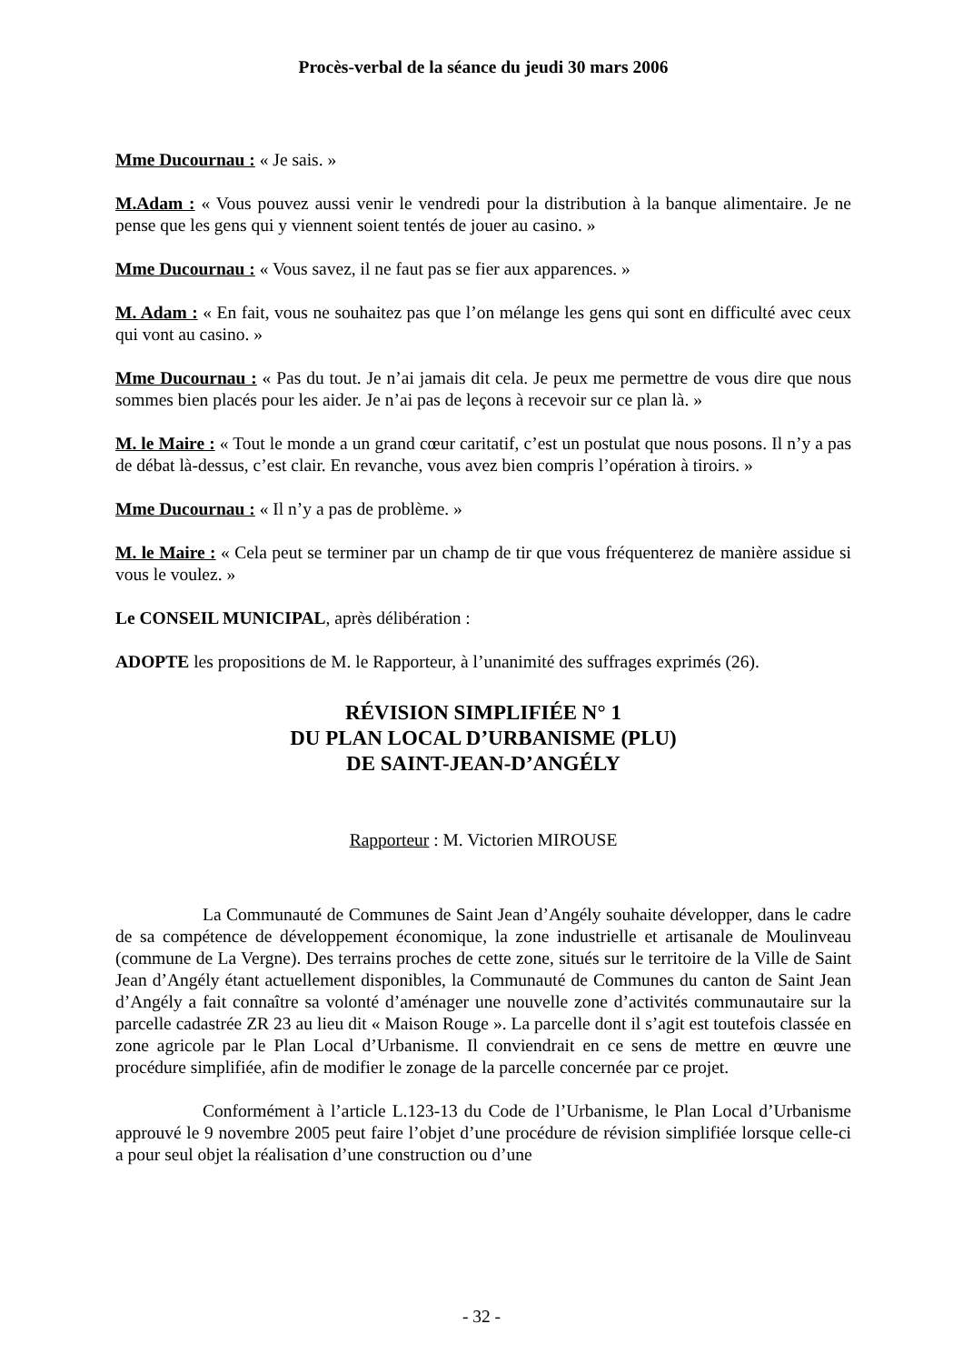Procès-verbal de la séance du jeudi 30 mars 2006
Mme Ducournau : « Je sais. »
M.Adam : « Vous pouvez aussi venir le vendredi pour la distribution à la banque alimentaire. Je ne pense que les gens qui y viennent soient tentés de jouer au casino. »
Mme Ducournau : « Vous savez, il ne faut pas se fier aux apparences. »
M. Adam : « En fait, vous ne souhaitez pas que l’on mélange les gens qui sont en difficulté avec ceux qui vont au casino. »
Mme Ducournau : « Pas du tout. Je n’ai jamais dit cela. Je peux me permettre de vous dire que nous sommes bien placés pour les aider. Je n’ai pas de leçons à recevoir sur ce plan là. »
M. le Maire : « Tout le monde a un grand cœur caritatif, c’est un postulat que nous posons. Il n’y a pas de débat là-dessus, c’est clair. En revanche, vous avez bien compris l’opération à tiroirs. »
Mme Ducournau : « Il n’y a pas de problème. »
M. le Maire : « Cela peut se terminer par un champ de tir que vous fréquenterez de manière assidue si vous le voulez. »
Le CONSEIL MUNICIPAL, après délibération :
ADOPTE les propositions de M. le Rapporteur, à l’unanimité des suffrages exprimés (26).
RÉVISION SIMPLIFIÉE N° 1
DU PLAN LOCAL D’URBANISME (PLU)
DE SAINT-JEAN-D’ANGÉLY
Rapporteur : M. Victorien MIROUSE
La Communauté de Communes de Saint Jean d’Angély souhaite développer, dans le cadre de sa compétence de développement économique, la zone industrielle et artisanale de Moulinveau (commune de La Vergne). Des terrains proches de cette zone, situés sur le territoire de la Ville de Saint Jean d’Angély étant actuellement disponibles, la Communauté de Communes du canton de Saint Jean d’Angély a fait connaître sa volonté d’aménager une nouvelle zone d’activités communautaire sur la parcelle cadastrée ZR 23 au lieu dit « Maison Rouge ». La parcelle dont il s’agit est toutefois classée en zone agricole par le Plan Local d’Urbanisme. Il conviendrait en ce sens de mettre en œuvre une procédure simplifiée, afin de modifier le zonage de la parcelle concernée par ce projet.
Conformément à l’article L.123-13 du Code de l’Urbanisme, le Plan Local d’Urbanisme approuvé le 9 novembre 2005 peut faire l’objet d’une procédure de révision simplifiée lorsque celle-ci a pour seul objet la réalisation d’une construction ou d’une
- 32 -